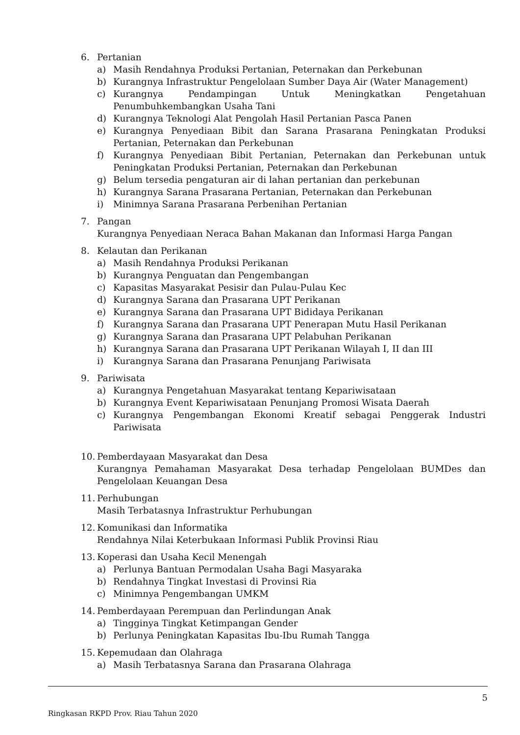6. Pertanian
a) Masih Rendahnya Produksi Pertanian, Peternakan dan Perkebunan
b) Kurangnya Infrastruktur Pengelolaan Sumber Daya Air (Water Management)
c) Kurangnya Pendampingan Untuk Meningkatkan Pengetahuan Penumbuhkembangkan Usaha Tani
d) Kurangnya Teknologi Alat Pengolah Hasil Pertanian Pasca Panen
e) Kurangnya Penyediaan Bibit dan Sarana Prasarana Peningkatan Produksi Pertanian, Peternakan dan Perkebunan
f) Kurangnya Penyediaan Bibit Pertanian, Peternakan dan Perkebunan untuk Peningkatan Produksi Pertanian, Peternakan dan Perkebunan
g) Belum tersedia pengaturan air di lahan pertanian dan perkebunan
h) Kurangnya Sarana Prasarana Pertanian, Peternakan dan Perkebunan
i) Minimnya Sarana Prasarana Perbenihan Pertanian
7. Pangan
Kurangnya Penyediaan Neraca Bahan Makanan dan Informasi Harga Pangan
8. Kelautan dan Perikanan
a) Masih Rendahnya Produksi Perikanan
b) Kurangnya Penguatan dan Pengembangan
c) Kapasitas Masyarakat Pesisir dan Pulau-Pulau Kec
d) Kurangnya Sarana dan Prasarana UPT Perikanan
e) Kurangnya Sarana dan Prasarana UPT Bididaya Perikanan
f) Kurangnya Sarana dan Prasarana UPT Penerapan Mutu Hasil Perikanan
g) Kurangnya Sarana dan Prasarana UPT Pelabuhan Perikanan
h) Kurangnya Sarana dan Prasarana UPT Perikanan Wilayah I, II dan III
i) Kurangnya Sarana dan Prasarana Penunjang Pariwisata
9. Pariwisata
a) Kurangnya Pengetahuan Masyarakat tentang Kepariwisataan
b) Kurangnya Event Kepariwisataan Penunjang Promosi Wisata Daerah
c) Kurangnya Pengembangan Ekonomi Kreatif sebagai Penggerak Industri Pariwisata
10.
Pemberdayaan Masyarakat dan Desa
Kurangnya Pemahaman Masyarakat Desa terhadap Pengelolaan BUMDes dan Pengelolaan Keuangan Desa
11.
Perhubungan
Masih Terbatasnya Infrastruktur Perhubungan
12.
Komunikasi dan Informatika
Rendahnya Nilai Keterbukaan Informasi Publik Provinsi Riau
13.
Koperasi dan Usaha Kecil Menengah
a) Perlunya Bantuan Permodalan Usaha Bagi Masyaraka
b) Rendahnya Tingkat Investasi di Provinsi Ria
c) Minimnya Pengembangan UMKM
14.
Pemberdayaan Perempuan dan Perlindungan Anak
a) Tingginya Tingkat Ketimpangan Gender
b) Perlunya Peningkatan Kapasitas Ibu-Ibu Rumah Tangga
15.
Kepemudaan dan Olahraga
a) Masih Terbatasnya Sarana dan Prasarana Olahraga
5
Ringkasan RKPD Prov. Riau Tahun 2020